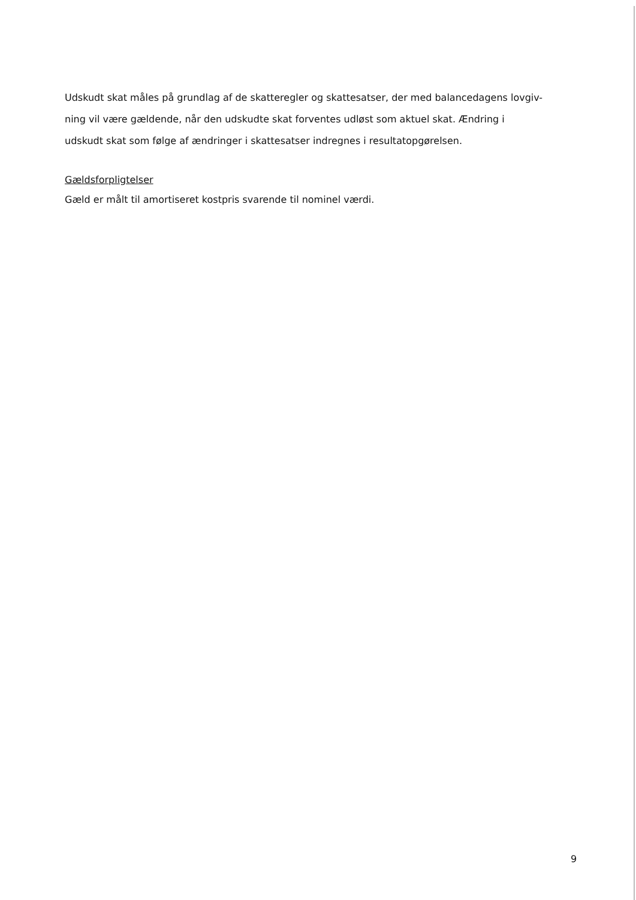Udskudt skat måles på grundlag af de skatteregler og skattesatser, der med balancedagens lovgiv-
ning vil være gældende, når den udskudte skat forventes udløst som aktuel skat. Ændring i
udskudt skat som følge af ændringer i skattesatser indregnes i resultatopgørelsen.
Gældsforpligtelser
Gæld er målt til amortiseret kostpris svarende til nominel værdi.
9